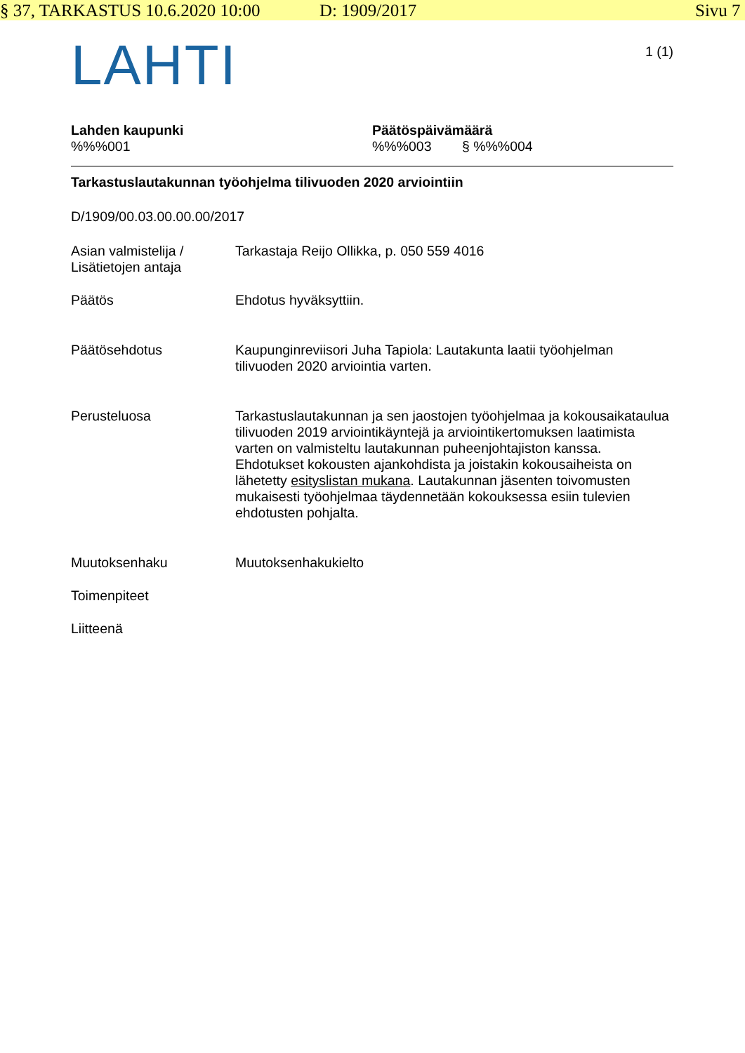§ 37, TARKASTUS 10.6.2020 10:00 D: 1909/2017 Sivu 7
LAHTI
1 (1)
Lahden kaupunki
%%%001
Päätöspäivämäärä
%%%003 § %%%004
Tarkastuslautakunnan työohjelma tilivuoden 2020 arviointiin
D/1909/00.03.00.00.00/2017
Asian valmistelija / Lisätietojen antaja
Tarkastaja Reijo Ollikka, p. 050 559 4016
Päätös Ehdotus hyväksyttiin.
Päätösehdotus Kaupunginreviisori Juha Tapiola: Lautakunta laatii työohjelman tilivuoden 2020 arviointia varten.
Perusteluosa Tarkastuslautakunnan ja sen jaostojen työohjelmaa ja kokousaikataulua tilivuoden 2019 arviointikäyntejä ja arviointikertomuksen laatimista varten on valmisteltu lautakunnan puheenjohtajiston kanssa. Ehdotukset kokousten ajankohdista ja joistakin kokousaiheista on lähetetty esityslistan mukana. Lautakunnan jäsenten toivomusten mukaisesti työohjelmaa täydennetään kokouksessa esiin tulevien ehdotusten pohjalta.
Muutoksenhaku Muutoksenhakukielto
Toimenpiteet
Liitteenä